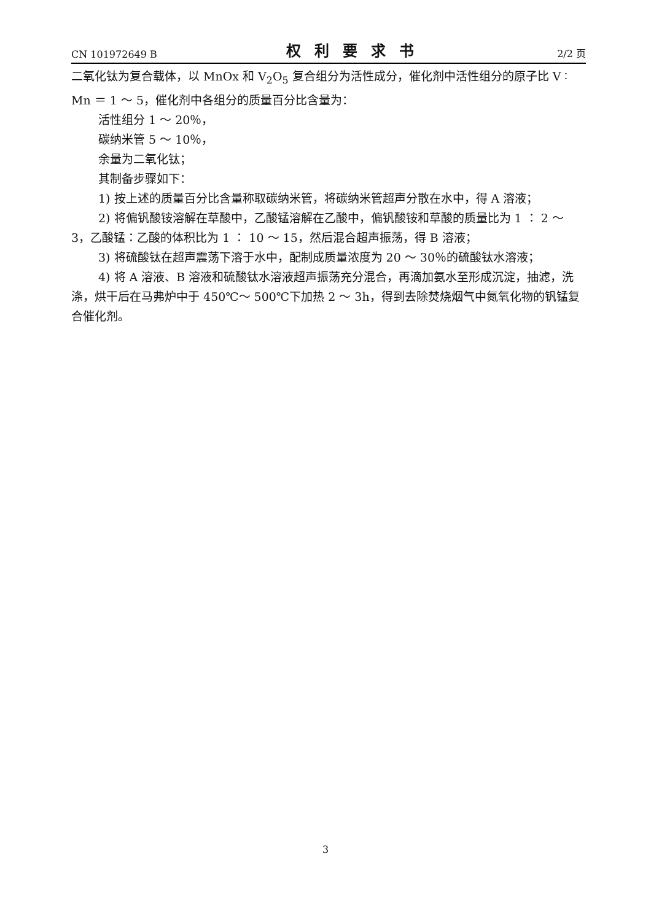CN 101972649 B 权利要求书 2/2 页
二氧化钛为复合载体，以 MnOx 和 V<sub>2</sub>O<sub>5</sub> 复合组分为活性成分，催化剂中活性组分的原子比 V ∶ Mn ＝ 1 ～ 5，催化剂中各组分的质量百分比含量为：
活性组分 1 ～ 20％，
碳纳米管 5 ～ 10％，
余量为二氧化钛；
其制备步骤如下：
1) 按上述的质量百分比含量称取碳纳米管，将碳纳米管超声分散在水中，得 A 溶液；
2) 将偏钒酸铵溶解在草酸中，乙酸锰溶解在乙酸中，偏钒酸铵和草酸的质量比为 1 ∶ 2 ～ 3，乙酸锰∶乙酸的体积比为 1 ∶ 10 ～ 15，然后混合超声振荡，得 B 溶液；
3) 将硫酸钛在超声震荡下溶于水中，配制成质量浓度为 20 ～ 30％的硫酸钛水溶液；
4) 将 A 溶液、B 溶液和硫酸钛水溶液超声振荡充分混合，再滴加氨水至形成沉淀，抽滤，洗涤，烘干后在马弗炉中于 450℃～ 500℃下加热 2 ～ 3h，得到去除焚烧烟气中氮氧化物的钒锰复合催化剂。
3